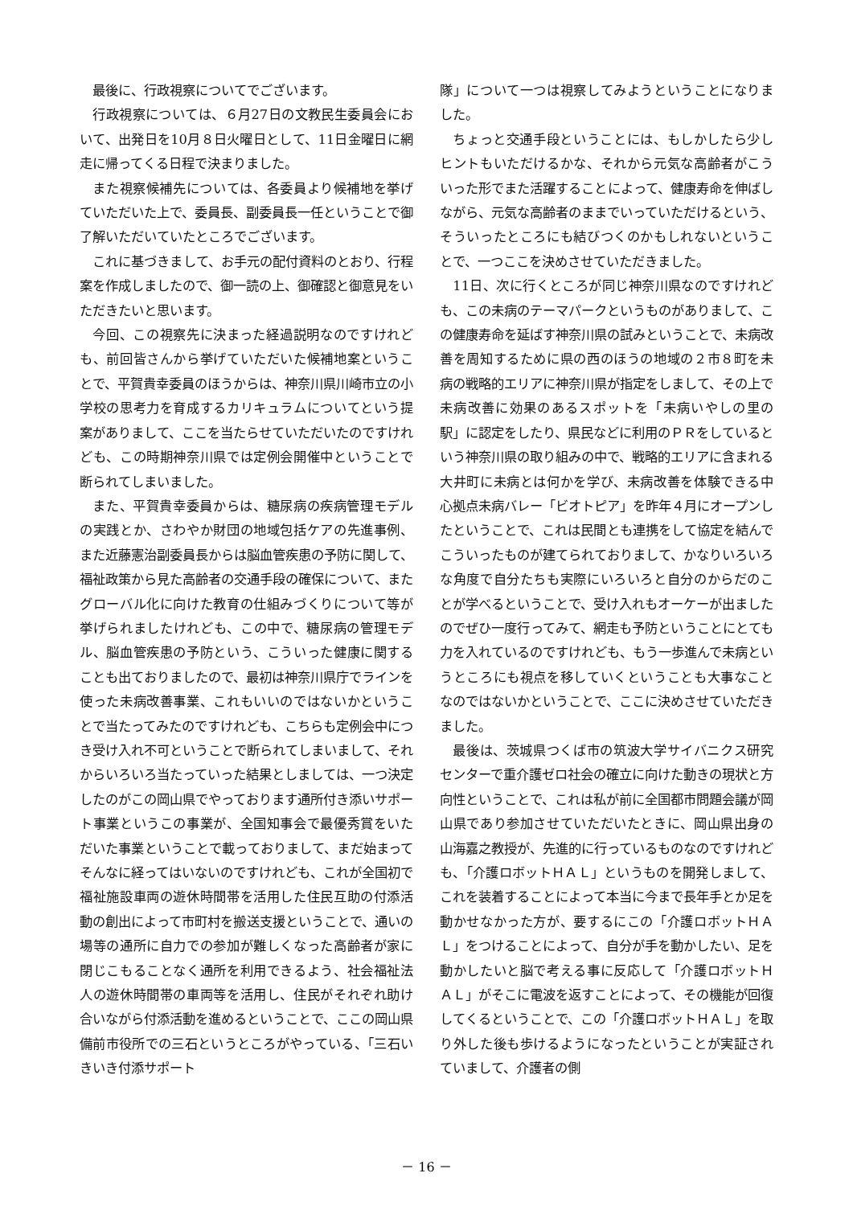最後に、行政視察についてでございます。
行政視察については、６月27日の文教民生委員会において、出発日を10月８日火曜日として、11日金曜日に網走に帰ってくる日程で決まりました。
また視察候補先については、各委員より候補地を挙げていただいた上で、委員長、副委員長一任ということで御了解いただいていたところでございます。
これに基づきまして、お手元の配付資料のとおり、行程案を作成しましたので、御一読の上、御確認と御意見をいただきたいと思います。
今回、この視察先に決まった経過説明なのですけれども、前回皆さんから挙げていただいた候補地案ということで、平賀貴幸委員のほうからは、神奈川県川崎市立の小学校の思考力を育成するカリキュラムについてという提案がありまして、ここを当たらせていただいたのですけれども、この時期神奈川県では定例会開催中ということで断られてしまいました。
また、平賀貴幸委員からは、糖尿病の疾病管理モデルの実践とか、さわやか財団の地域包括ケアの先進事例、また近藤憲治副委員長からは脳血管疾患の予防に関して、福祉政策から見た高齢者の交通手段の確保について、またグローバル化に向けた教育の仕組みづくりについて等が挙げられましたけれども、この中で、糖尿病の管理モデル、脳血管疾患の予防という、こういった健康に関することも出ておりましたので、最初は神奈川県庁でラインを使った未病改善事業、これもいいのではないかということで当たってみたのですけれども、こちらも定例会中につき受け入れ不可ということで断られてしまいまして、それからいろいろ当たっていった結果としましては、一つ決定したのがこの岡山県でやっております通所付き添いサポート事業というこの事業が、全国知事会で最優秀賞をいただいた事業ということで載っておりまして、まだ始まってそんなに経ってはいないのですけれども、これが全国初で福祉施設車両の遊休時間帯を活用した住民互助の付添活動の創出によって市町村を搬送支援ということで、通いの場等の通所に自力での参加が難しくなった高齢者が家に閉じこもることなく通所を利用できるよう、社会福祉法人の遊休時間帯の車両等を活用し、住民がそれぞれ助け合いながら付添活動を進めるということで、ここの岡山県備前市役所での三石というところがやっている、「三石いきいき付添サポート
隊」について一つは視察してみようということになりました。
ちょっと交通手段ということには、もしかしたら少しヒントもいただけるかな、それから元気な高齢者がこういった形でまた活躍することによって、健康寿命を伸ばしながら、元気な高齢者のままでいっていただけるという、そういったところにも結びつくのかもしれないということで、一つここを決めさせていただきました。
11日、次に行くところが同じ神奈川県なのですけれども、この未病のテーマパークというものがありまして、この健康寿命を延ばす神奈川県の試みということで、未病改善を周知するために県の西のほうの地域の２市８町を未病の戦略的エリアに神奈川県が指定をしまして、その上で未病改善に効果のあるスポットを「未病いやしの里の駅」に認定をしたり、県民などに利用のＰＲをしているという神奈川県の取り組みの中で、戦略的エリアに含まれる大井町に未病とは何かを学び、未病改善を体験できる中心拠点未病バレー「ビオトピア」を昨年４月にオープンしたということで、これは民間とも連携をして協定を結んでこういったものが建てられておりまして、かなりいろいろな角度で自分たちも実際にいろいろと自分のからだのことが学べるということで、受け入れもオーケーが出ましたのでぜひ一度行ってみて、網走も予防ということにとても力を入れているのですけれども、もう一歩進んで未病というところにも視点を移していくということも大事なことなのではないかということで、ここに決めさせていただきました。
最後は、茨城県つくば市の筑波大学サイバニクス研究センターで重介護ゼロ社会の確立に向けた動きの現状と方向性ということで、これは私が前に全国都市問題会議が岡山県であり参加させていただいたときに、岡山県出身の山海嘉之教授が、先進的に行っているものなのですけれども、「介護ロボットＨＡＬ」というものを開発しまして、これを装着することによって本当に今まで長年手とか足を動かせなかった方が、要するにこの「介護ロボットＨＡＬ」をつけることによって、自分が手を動かしたい、足を動かしたいと脳で考える事に反応して「介護ロボットＨＡＬ」がそこに電波を返すことによって、その機能が回復してくるということで、この「介護ロボットＨＡＬ」を取り外した後も歩けるようになったということが実証されていまして、介護者の側
－ 16 －